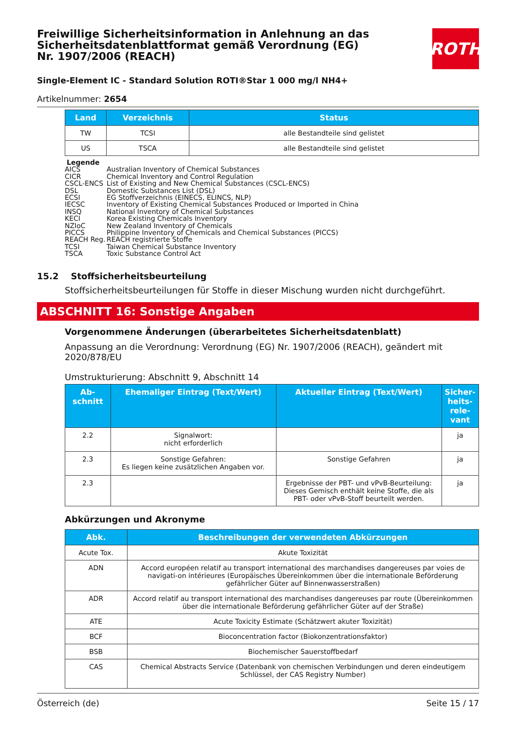Freiwillige Sicherheitsinformation in Anlehnung an das Sicherheitsdatenblattformat gemäß Verordnung (EG) Nr. 1907/2006 (REACH)
ROTH
Single-Element IC - Standard Solution ROTI®Star 1 000 mg/l NH4+
Artikelnummer: 2654
| Land | Verzeichnis | Status |
| --- | --- | --- |
| TW | TCSI | alle Bestandteile sind gelistet |
| US | TSCA | alle Bestandteile sind gelistet |
Legende
AICS Australian Inventory of Chemical Substances
CICR Chemical Inventory and Control Regulation
CSCL-ENCS List of Existing and New Chemical Substances (CSCL-ENCS)
DSL Domestic Substances List (DSL)
ECSI EG Stoffverzeichnis (EINECS, ELINCS, NLP)
IECSC Inventory of Existing Chemical Substances Produced or Imported in China
INSQ National Inventory of Chemical Substances
KECI Korea Existing Chemicals Inventory
NZIoC New Zealand Inventory of Chemicals
PICCS Philippine Inventory of Chemicals and Chemical Substances (PICCS)
REACH Reg. REACH registrierte Stoffe
TCSI Taiwan Chemical Substance Inventory
TSCA Toxic Substance Control Act
15.2 Stoffsicherheitsbeurteilung
Stoffsicherheitsbeurteilungen für Stoffe in dieser Mischung wurden nicht durchgeführt.
ABSCHNITT 16: Sonstige Angaben
Vorgenommene Änderungen (überarbeitetes Sicherheitsdatenblatt)
Anpassung an die Verordnung: Verordnung (EG) Nr. 1907/2006 (REACH), geändert mit 2020/878/EU
Umstrukturierung: Abschnitt 9, Abschnitt 14
| Ab- schnitt | Ehemaliger Eintrag (Text/Wert) | Aktueller Eintrag (Text/Wert) | Sicher-heits-rele-vant |
| --- | --- | --- | --- |
| 2.2 | Signalwort: nicht erforderlich | | ja |
| 2.3 | Sonstige Gefahren: Es liegen keine zusätzlichen Angaben vor. | Sonstige Gefahren | ja |
| 2.3 | | Ergebnisse der PBT- und vPvB-Beurteilung: Dieses Gemisch enthält keine Stoffe, die als PBT- oder vPvB-Stoff beurteilt werden. | ja |
Abkürzungen und Akronyme
| Abk. | Beschreibungen der verwendeten Abkürzungen |
| --- | --- |
| Acute Tox. | Akute Toxizität |
| ADN | Accord européen relatif au transport international des marchandises dangereuses par voies de navigati-on intérieures (Europäisches Übereinkommen über die internationale Beförderung gefährlicher Güter auf Binnenwasserstraßen) |
| ADR | Accord relatif au transport international des marchandises dangereuses par route (Übereinkommen über die internationale Beförderung gefährlicher Güter auf der Straße) |
| ATE | Acute Toxicity Estimate (Schätzwert akuter Toxizität) |
| BCF | Bioconcentration factor (Biokonzentrationsfaktor) |
| BSB | Biochemischer Sauerstoffbedarf |
| CAS | Chemical Abstracts Service (Datenbank von chemischen Verbindungen und deren eindeutigem Schlüssel, der CAS Registry Number) |
Österreich (de) Seite 15 / 17